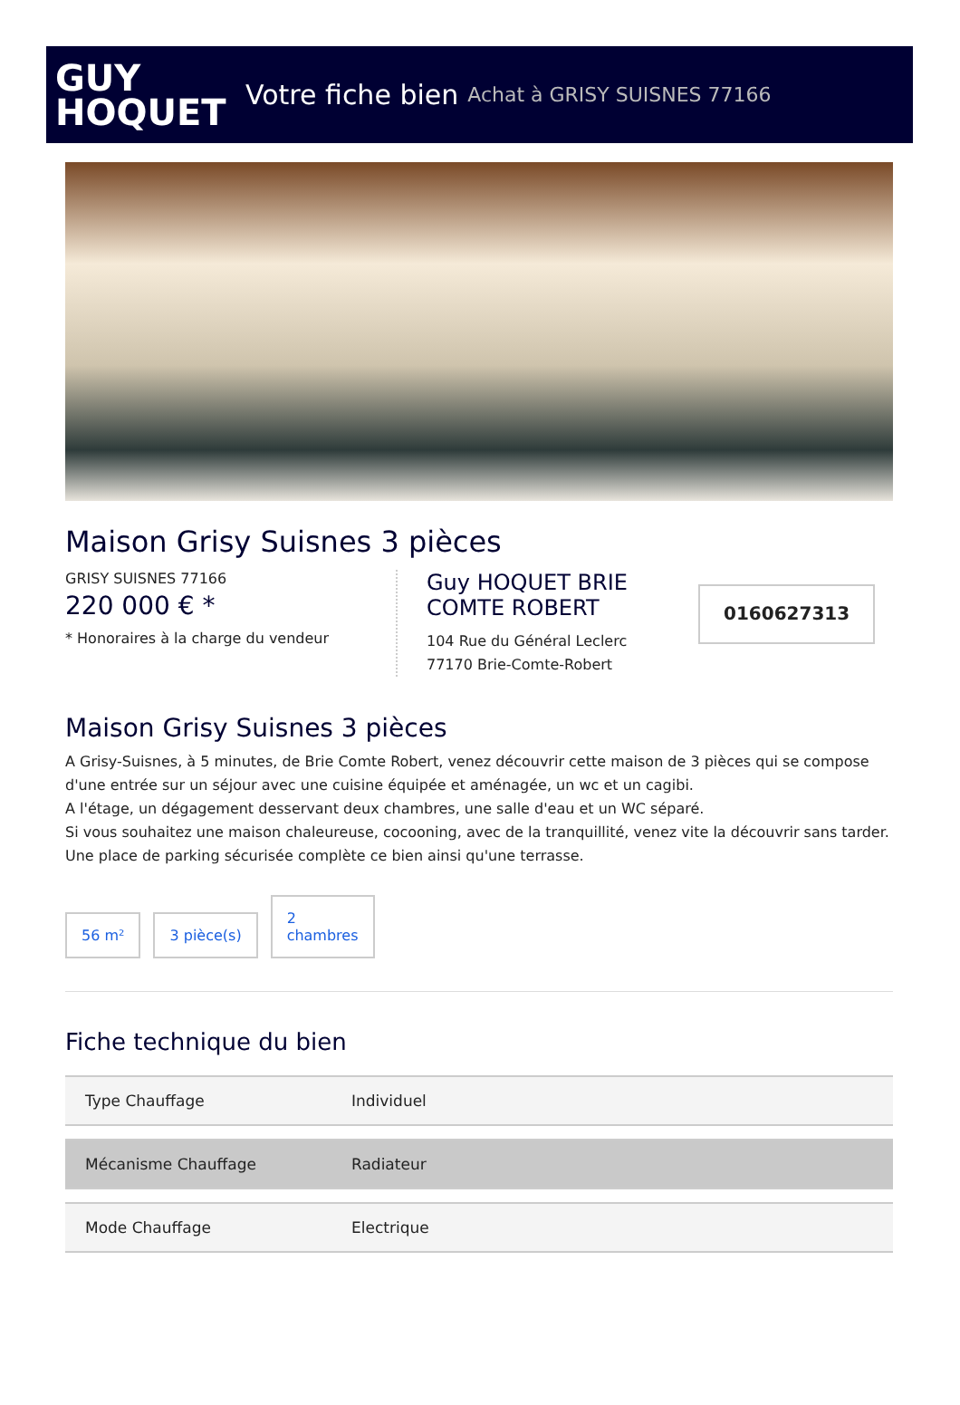GUY
HOQUET
Votre fiche bien Achat à GRISY SUISNES 77166
Maison Grisy Suisnes 3 pièces
GRISY SUISNES 77166
220 000 € *
* Honoraires à la charge du vendeur
Guy HOQUET BRIE COMTE ROBERT
104 Rue du Général Leclerc
77170 Brie-Comte-Robert
0160627313
Maison Grisy Suisnes 3 pièces
A Grisy-Suisnes, à 5 minutes, de Brie Comte Robert, venez découvrir cette maison de 3 pièces qui se compose d'une entrée sur un séjour avec une cuisine équipée et aménagée, un wc et un cagibi.
A l'étage, un dégagement desservant deux chambres, une salle d'eau et un WC séparé.
Si vous souhaitez une maison chaleureuse, cocooning, avec de la tranquillité, venez vite la découvrir sans tarder.
Une place de parking sécurisée complète ce bien ainsi qu'une terrasse.
56 m²
3 pièce(s)
2
chambres
Fiche technique du bien
| Type Chauffage | Individuel |
| Mécanisme Chauffage | Radiateur |
| Mode Chauffage | Electrique |